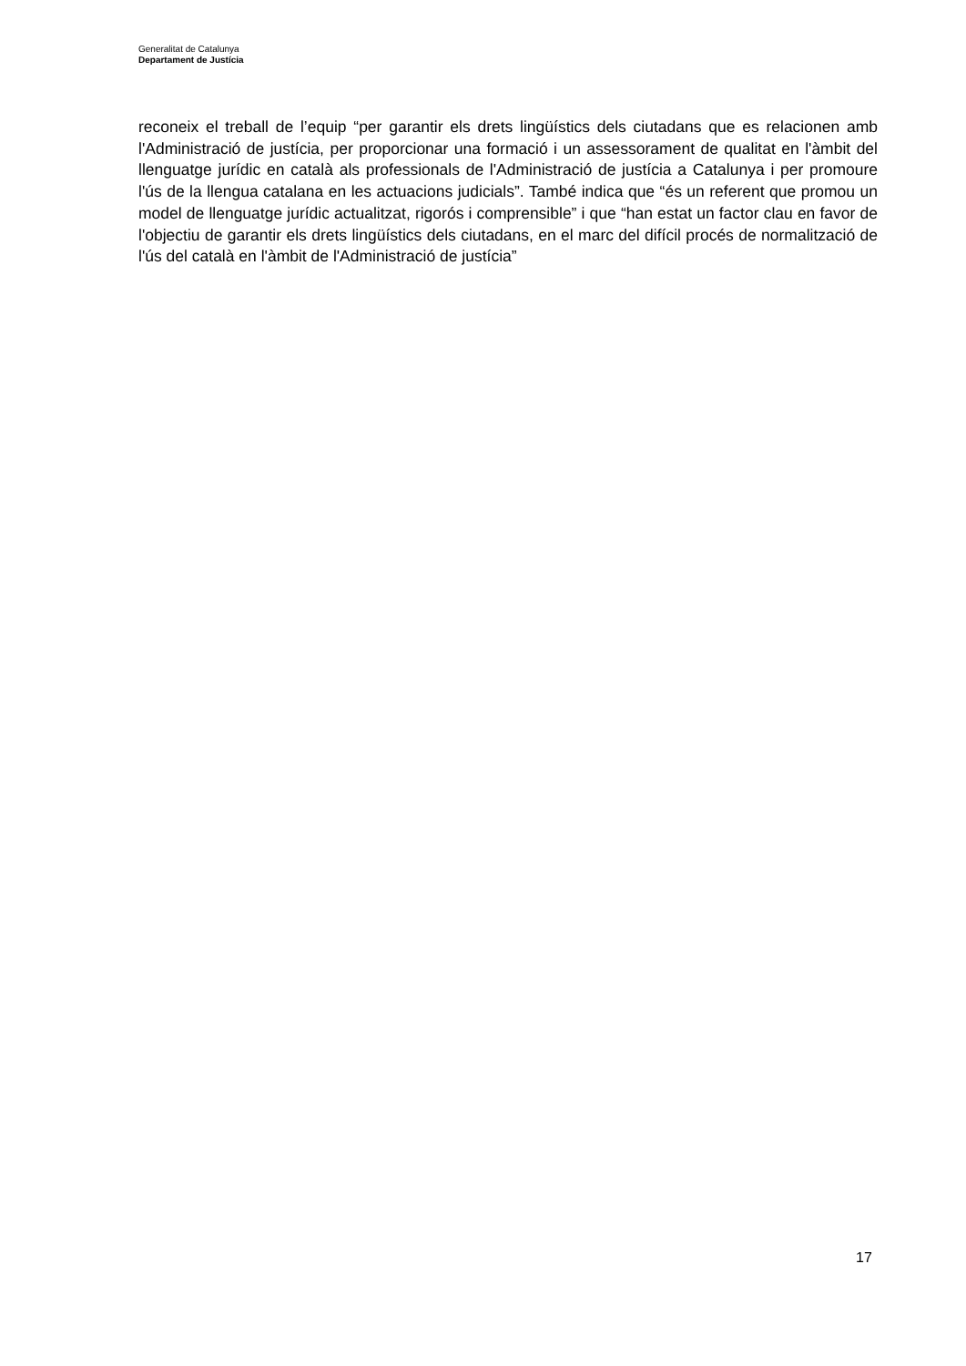Generalitat de Catalunya
Departament de Justícia
reconeix el treball de l’equip “per garantir els drets lingüístics dels ciutadans que es relacionen amb l'Administració de justícia, per proporcionar una formació i un assessorament de qualitat en l'àmbit del llenguatge jurídic en català als professionals de l'Administració de justícia a Catalunya i per promoure l'ús de la llengua catalana en les actuacions judicials”. També indica que “és un referent que promou un model de llenguatge jurídic actualitzat, rigorós i comprensible” i que “han estat un factor clau en favor de l'objectiu de garantir els drets lingüístics dels ciutadans, en el marc del difícil procés de normalització de l'ús del català en l'àmbit de l'Administració de justícia”
17